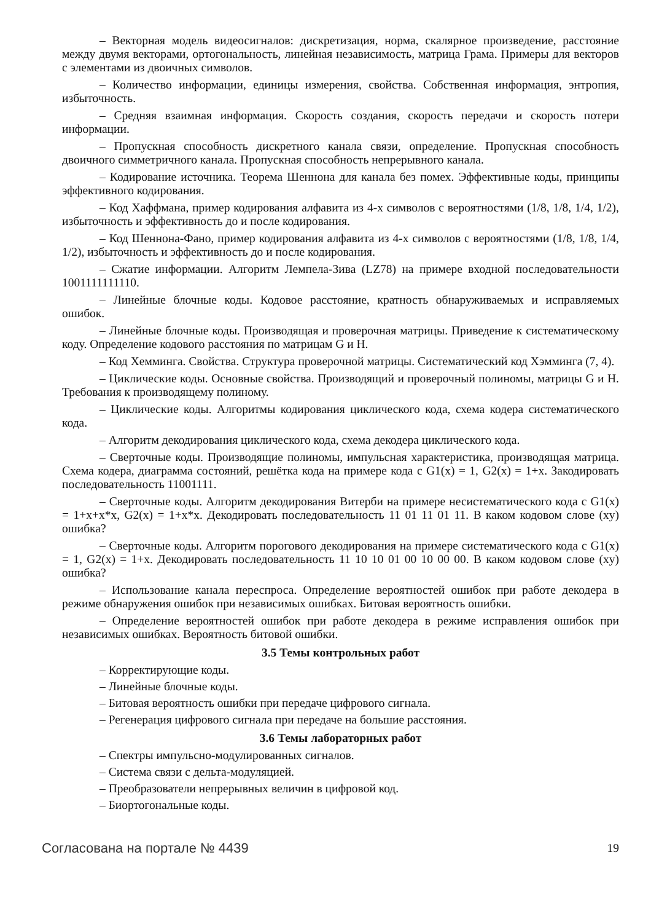– Векторная модель видеосигналов: дискретизация, норма, скалярное произведение, расстояние между двумя векторами, ортогональность, линейная независимость, матрица Грама. Примеры для векторов с элементами из двоичных символов.
– Количество информации, единицы измерения, свойства. Собственная информация, энтропия, избыточность.
– Средняя взаимная информация. Скорость создания, скорость передачи и скорость потери информации.
– Пропускная способность дискретного канала связи, определение. Пропускная способность двоичного симметричного канала. Пропускная способность непрерывного канала.
– Кодирование источника. Теорема Шеннона для канала без помех. Эффективные коды, принципы эффективного кодирования.
– Код Хаффмана, пример кодирования алфавита из 4-х символов с вероятностями (1/8, 1/8, 1/4, 1/2), избыточность и эффективность до и после кодирования.
– Код Шеннона-Фано, пример кодирования алфавита из 4-х символов с вероятностями (1/8, 1/8, 1/4, 1/2), избыточность и эффективность до и после кодирования.
– Сжатие информации. Алгоритм Лемпела-Зива (LZ78) на примере входной последовательности 1001111111110.
– Линейные блочные коды. Кодовое расстояние, кратность обнаруживаемых и исправляемых ошибок.
– Линейные блочные коды. Производящая и проверочная матрицы. Приведение к систематическому коду. Определение кодового расстояния по матрицам G и H.
– Код Хемминга. Свойства. Структура проверочной матрицы. Систематический код Хэмминга (7, 4).
– Циклические коды. Основные свойства. Производящий и проверочный полиномы, матрицы G и H. Требования к производящему полиному.
– Циклические коды. Алгоритмы кодирования циклического кода, схема кодера систематического кода.
– Алгоритм декодирования циклического кода, схема декодера циклического кода.
– Сверточные коды. Производящие полиномы, импульсная характеристика, производящая матрица. Схема кодера, диаграмма состояний, решётка кода на примере кода с G1(x) = 1, G2(x) = 1+x. Закодировать последовательность 11001111.
– Сверточные коды. Алгоритм декодирования Витерби на примере несистематического кода с G1(x) = 1+x+x*x, G2(x) = 1+x*x. Декодировать последовательность 11 01 11 01 11. В каком кодовом слове (xy) ошибка?
– Сверточные коды. Алгоритм порогового декодирования на примере систематического кода с G1(x) = 1, G2(x) = 1+x. Декодировать последовательность 11 10 10 01 00 10 00 00. В каком кодовом слове (xy) ошибка?
– Использование канала переспроса. Определение вероятностей ошибок при работе декодера в режиме обнаружения ошибок при независимых ошибках. Битовая вероятность ошибки.
– Определение вероятностей ошибок при работе декодера в режиме исправления ошибок при независимых ошибках. Вероятность битовой ошибки.
3.5 Темы контрольных работ
– Корректирующие коды.
– Линейные блочные коды.
– Битовая вероятность ошибки при передаче цифрового сигнала.
– Регенерация цифрового сигнала при передаче на большие расстояния.
3.6 Темы лабораторных работ
– Спектры импульсно-модулированных сигналов.
– Система связи с дельта-модуляцией.
– Преобразователи непрерывных величин в цифровой код.
– Биортогональные коды.
Согласована на портале № 4439 19